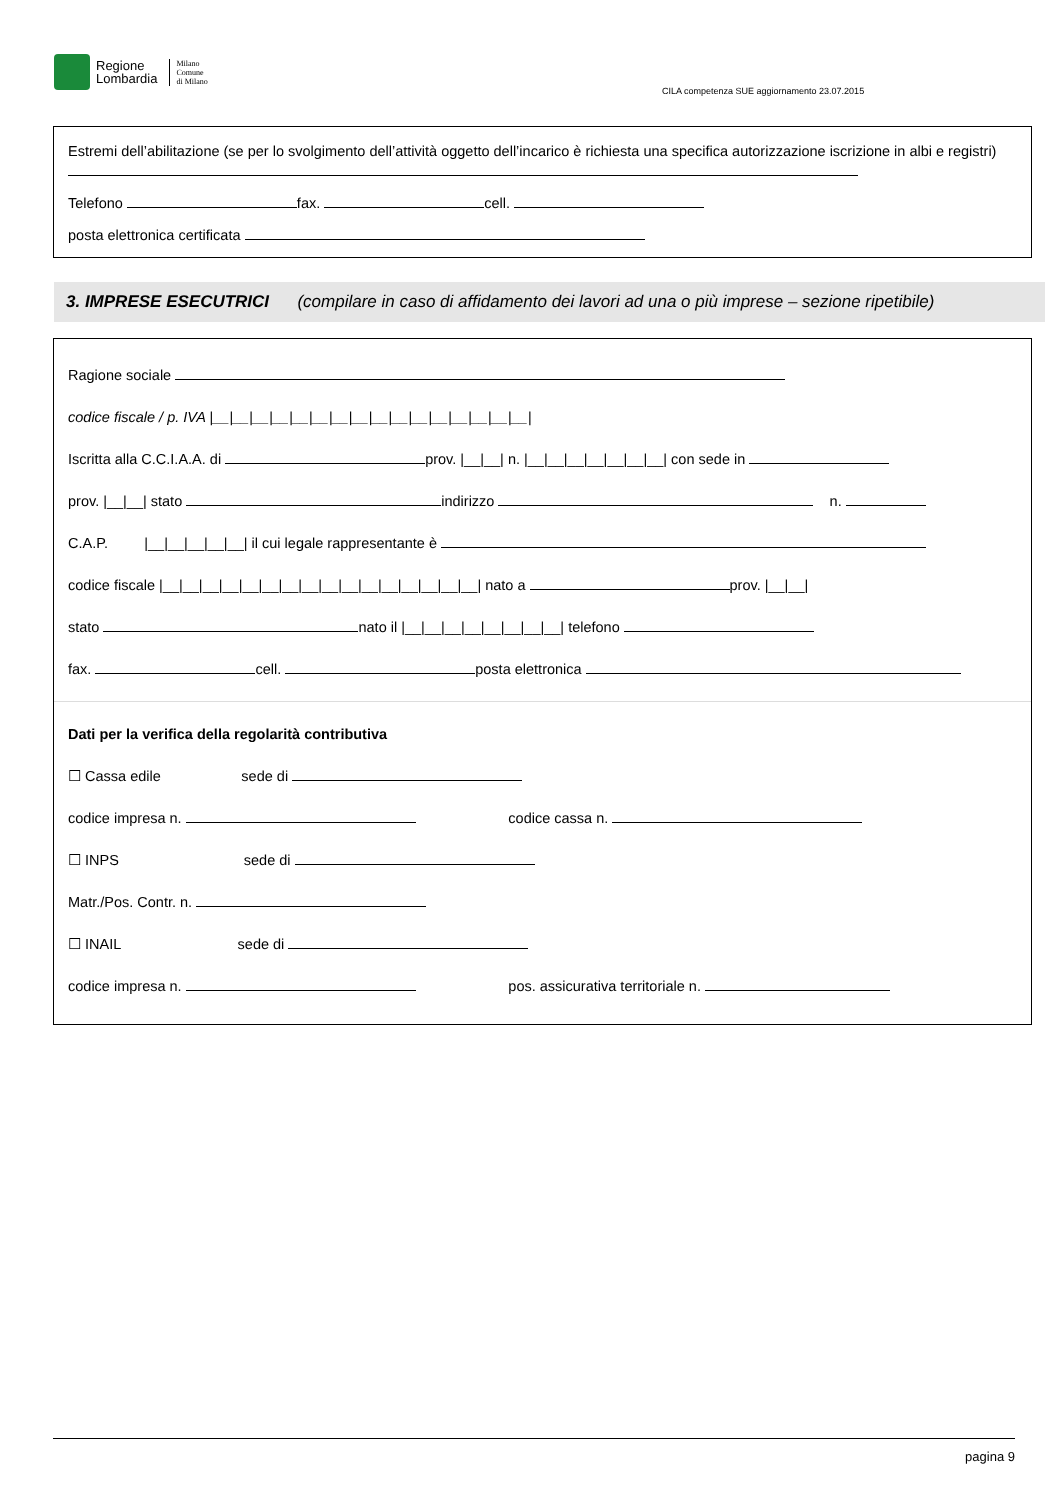Regione
Lombardia
Milano
Comune
di Milano
CILA competenza SUE aggiornamento 23.07.2015
Estremi dell’abilitazione (se per lo svolgimento dell’attività oggetto dell’incarico è richiesta una specifica autorizzazione iscrizione in albi e registri)
Telefono fax. cell.
posta elettronica certificata
3. IMPRESE ESECUTRICI (compilare in caso di affidamento dei lavori ad una o più imprese – sezione ripetibile)
Ragione sociale
codice fiscale / p. IVA |__|__|__|__|__|__|__|__|__|__|__|__|__|__|__|__|
Iscritta alla C.C.I.A.A. di prov. |__|__| n. |__|__|__|__|__|__|__| con sede in
prov. |__|__| stato indirizzo n.
C.A.P. |__|__|__|__|__| il cui legale rappresentante è
codice fiscale |__|__|__|__|__|__|__|__|__|__|__|__|__|__|__|__| nato a prov. |__|__|
stato nato il |__|__|__|__|__|__|__|__| telefono
fax. cell. posta elettronica
Dati per la verifica della regolarità contributiva
☐ Cassa edile sede di
codice impresa n. codice cassa n.
☐ INPS sede di
Matr./Pos. Contr. n.
☐ INAIL sede di
codice impresa n. pos. assicurativa territoriale n.
pagina 9